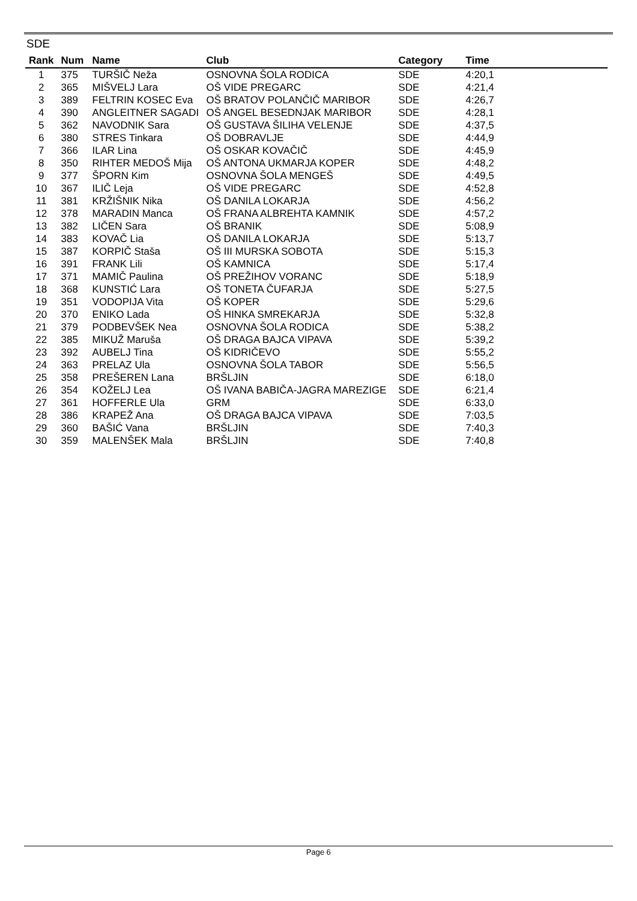SDE
| Rank | Num | Name | Club | Category | Time |
| --- | --- | --- | --- | --- | --- |
| 1 | 375 | TURŠIČ Neža | OSNOVNA ŠOLA RODICA | SDE | 4:20,1 |
| 2 | 365 | MIŠVELJ Lara | OŠ VIDE PREGARC | SDE | 4:21,4 |
| 3 | 389 | FELTRIN KOSEC Eva | OŠ BRATOV POLANČIČ MARIBOR | SDE | 4:26,7 |
| 4 | 390 | ANGLEITNER SAGADI | OŠ ANGEL BESEDNJAK MARIBOR | SDE | 4:28,1 |
| 5 | 362 | NAVODNIK Sara | OŠ GUSTAVA ŠILIHA VELENJE | SDE | 4:37,5 |
| 6 | 380 | STRES Tinkara | OŠ DOBRAVLJE | SDE | 4:44,9 |
| 7 | 366 | ILAR Lina | OŠ OSKAR KOVAČIČ | SDE | 4:45,9 |
| 8 | 350 | RIHTER MEDOŠ Mija | OŠ ANTONA UKMARJA KOPER | SDE | 4:48,2 |
| 9 | 377 | ŠPORN Kim | OSNOVNA ŠOLA MENGEŠ | SDE | 4:49,5 |
| 10 | 367 | ILIČ Leja | OŠ VIDE PREGARC | SDE | 4:52,8 |
| 11 | 381 | KRŽIŠNIK Nika | OŠ DANILA LOKARJA | SDE | 4:56,2 |
| 12 | 378 | MARADIN Manca | OŠ FRANA ALBREHTA KAMNIK | SDE | 4:57,2 |
| 13 | 382 | LIČEN Sara | OŠ BRANIK | SDE | 5:08,9 |
| 14 | 383 | KOVAČ Lia | OŠ DANILA LOKARJA | SDE | 5:13,7 |
| 15 | 387 | KORPIČ Staša | OŠ III MURSKA SOBOTA | SDE | 5:15,3 |
| 16 | 391 | FRANK Lili | OŠ KAMNICA | SDE | 5:17,4 |
| 17 | 371 | MAMIČ Paulina | OŠ PREŽIHOV VORANC | SDE | 5:18,9 |
| 18 | 368 | KUNSTIĆ Lara | OŠ TONETA ČUFARJA | SDE | 5:27,5 |
| 19 | 351 | VODOPIJA Vita | OŠ KOPER | SDE | 5:29,6 |
| 20 | 370 | ENIKO Lada | OŠ HINKA SMREKARJA | SDE | 5:32,8 |
| 21 | 379 | PODBEVŠEK Nea | OSNOVNA ŠOLA RODICA | SDE | 5:38,2 |
| 22 | 385 | MIKUŽ Maruša | OŠ DRAGA BAJCA VIPAVA | SDE | 5:39,2 |
| 23 | 392 | AUBELJ Tina | OŠ KIDRIČEVO | SDE | 5:55,2 |
| 24 | 363 | PRELAZ Ula | OSNOVNA ŠOLA TABOR | SDE | 5:56,5 |
| 25 | 358 | PREŠEREN Lana | BRŠLJIN | SDE | 6:18,0 |
| 26 | 354 | KOŽELJ Lea | OŠ IVANA BABIČA-JAGRA MAREZIGE | SDE | 6:21,4 |
| 27 | 361 | HOFFERLE Ula | GRM | SDE | 6:33,0 |
| 28 | 386 | KRAPEŽ Ana | OŠ DRAGA BAJCA VIPAVA | SDE | 7:03,5 |
| 29 | 360 | BAŠIĆ Vana | BRŠLJIN | SDE | 7:40,3 |
| 30 | 359 | MALENŠEK Mala | BRŠLJIN | SDE | 7:40,8 |
Page 6